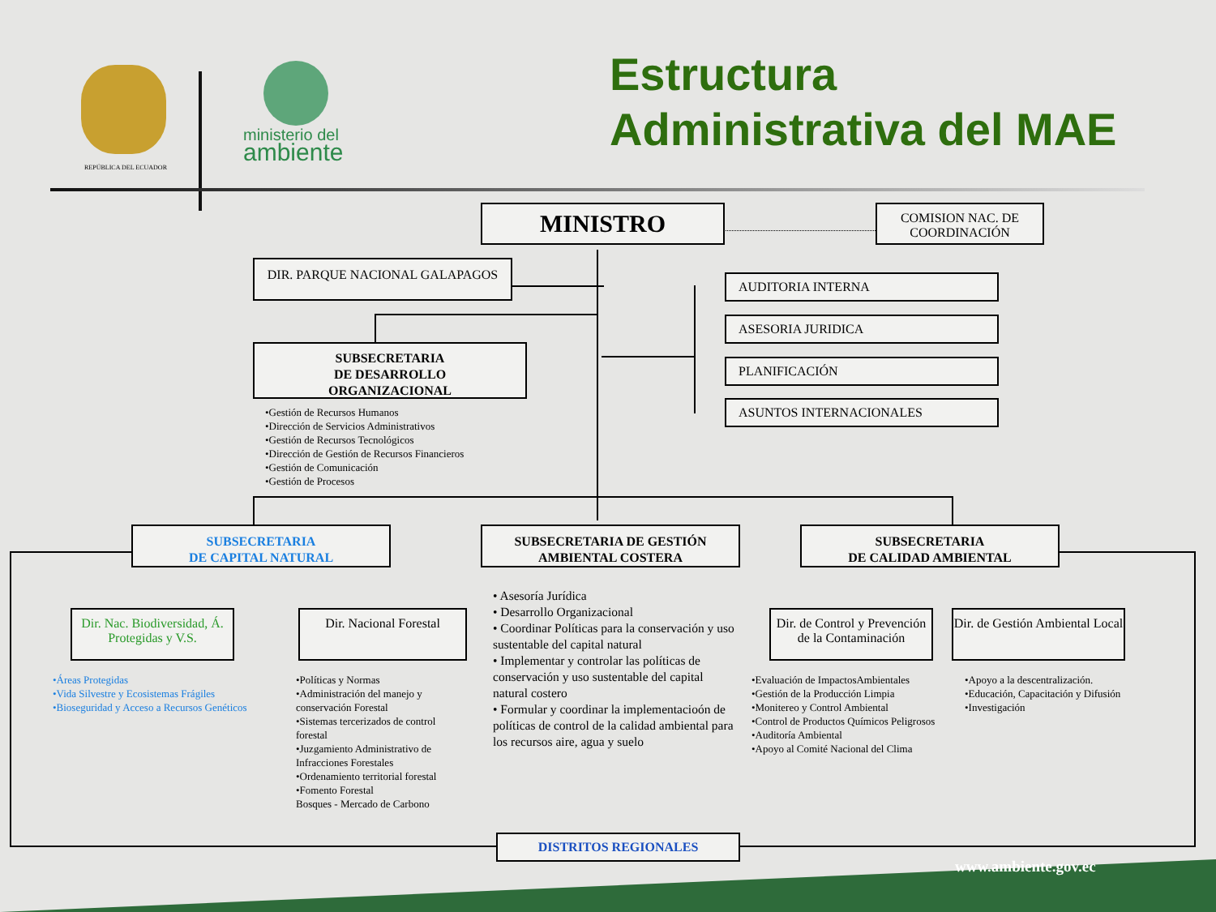REPÚBLICA DEL ECUADOR
ministerio del
ambiente
Estructura
Administrativa del MAE
MINISTRO
COMISION NAC. DE COORDINACIÓN
DIR. PARQUE NACIONAL GALAPAGOS
AUDITORIA INTERNA
ASESORIA JURIDICA
PLANIFICACIÓN
ASUNTOS INTERNACIONALES
SUBSECRETARIA
DE DESARROLLO
ORGANIZACIONAL
•Gestión de Recursos Humanos
•Dirección de Servicios Administrativos
•Gestión de Recursos Tecnológicos
•Dirección de Gestión de Recursos Financieros
•Gestión de Comunicación
•Gestión de Procesos
SUBSECRETARIA
DE CAPITAL NATURAL
SUBSECRETARIA DE GESTIÓN
AMBIENTAL COSTERA
SUBSECRETARIA
DE CALIDAD AMBIENTAL
Dir. Nac. Biodiversidad, Á. Protegidas y V.S.
Dir. Nacional Forestal
Dir. de Control y Prevención de la Contaminación
Dir. de Gestión Ambiental Local
•Áreas Protegidas
•Vida Silvestre y Ecosistemas Frágiles
•Bioseguridad y Acceso a Recursos Genéticos
•Políticas y Normas
•Administración del manejo y conservación Forestal
•Sistemas tercerizados de control forestal
•Juzgamiento Administrativo de Infracciones Forestales
•Ordenamiento territorial forestal
•Fomento Forestal
Bosques - Mercado de Carbono
• Asesoría Jurídica
• Desarrollo Organizacional
• Coordinar Políticas para la conservación y uso sustentable del capital natural
• Implementar y controlar las políticas de conservación y uso sustentable del capital natural costero
• Formular y coordinar la implementacioón de políticas de control de la calidad ambiental para los recursos aire, agua y suelo
•Evaluación de ImpactosAmbientales
•Gestión de la Producción Limpia
•Monitereo y Control Ambiental
•Control de Productos Químicos Peligrosos
•Auditoría Ambiental
•Apoyo al Comité Nacional del Clima
•Apoyo a la descentralización.
•Educación, Capacitación y Difusión
•Investigación
DISTRITOS REGIONALES
www.ambiente.gov.ec